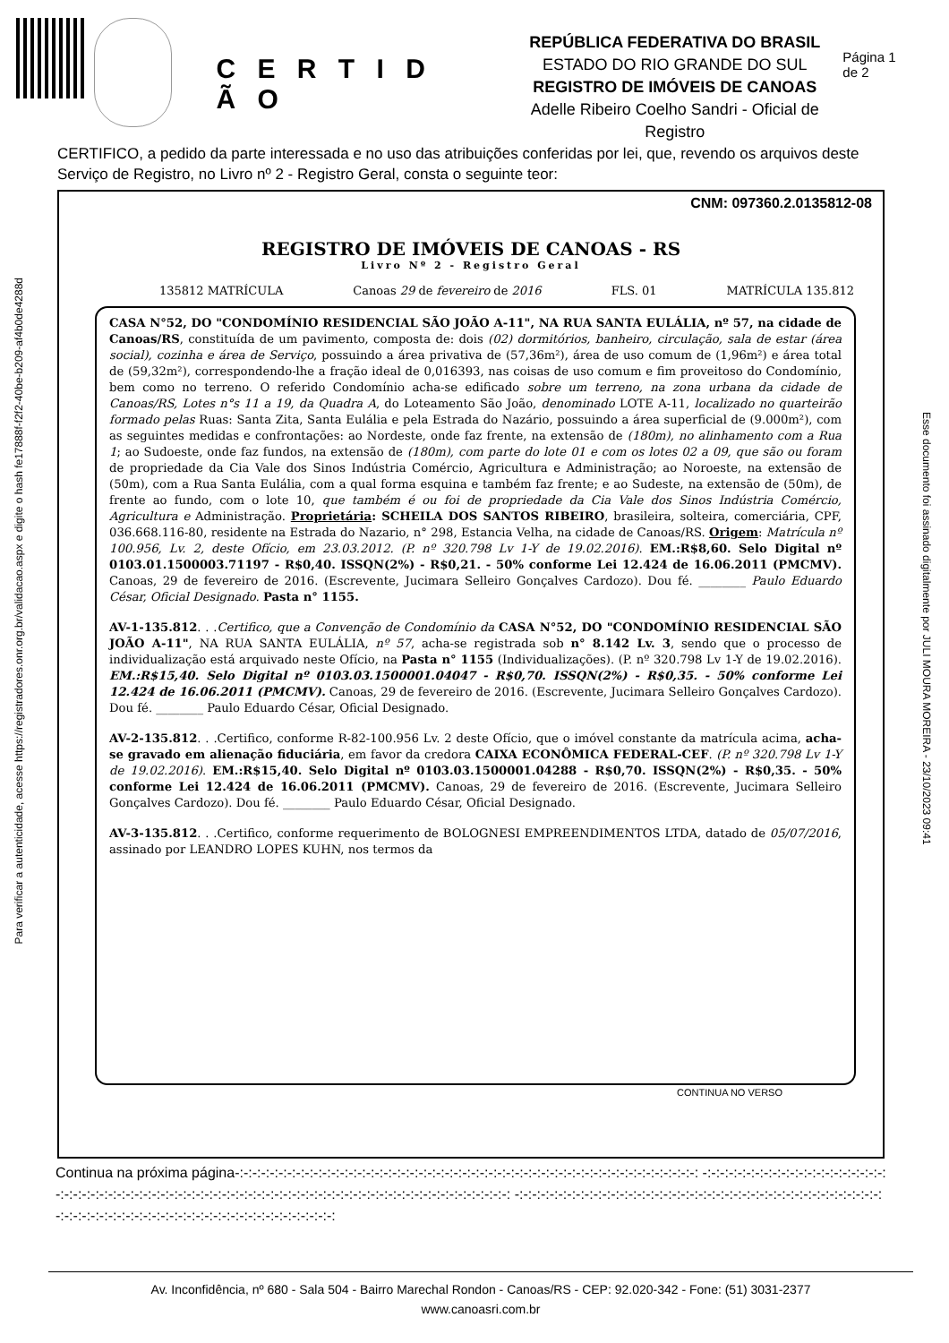Para verificar a autenticidade, acesse https://registradores.onr.org.br/validacao.aspx e digite o hash fe17888f-f2f2-40be-b209-af4b0de4288d
Esse documento foi assinado digitalmente por JULI MOURA MOREIRA - 23/10/2023 09:41
C E R T I D Ã O
REPÚBLICA FEDERATIVA DO BRASIL
ESTADO DO RIO GRANDE DO SUL
REGISTRO DE IMÓVEIS DE CANOAS
Adelle Ribeiro Coelho Sandri - Oficial de Registro
Página 1 de 2
CERTIFICO, a pedido da parte interessada e no uso das atribuições conferidas por lei, que, revendo os arquivos deste Serviço de Registro, no Livro nº 2 - Registro Geral, consta o seguinte teor:
CNM: 097360.2.0135812-08
REGISTRO DE IMÓVEIS DE CANOAS - RS
Livro Nº 2 - Registro Geral
135812 MATRÍCULA Canoas 29 de fevereiro de 2016 FLS. 01 MATRÍCULA 135.812
CASA N°52, DO "CONDOMÍNIO RESIDENCIAL SÃO JOÃO A-11", NA RUA SANTA EULÁLIA, nº 57, na cidade de Canoas/RS, constituída de um pavimento, composta de: dois (02) dormitórios, banheiro, circulação, sala de estar (área social), cozinha e área de Serviço, possuindo a área privativa de (57,36m²), área de uso comum de (1,96m²) e área total de (59,32m²), correspondendo-lhe a fração ideal de 0,016393, nas coisas de uso comum e fim proveitoso do Condomínio, bem como no terreno. O referido Condomínio acha-se edificado sobre um terreno, na zona urbana da cidade de Canoas/RS, Lotes n°s 11 a 19, da Quadra A, do Loteamento São João, denominado LOTE A-11, localizado no quarteirão formado pelas Ruas: Santa Zita, Santa Eulália e pela Estrada do Nazário, possuindo a área superficial de (9.000m²), com as seguintes medidas e confrontações: ao Nordeste, onde faz frente, na extensão de (180m), no alinhamento com a Rua 1; ao Sudoeste, onde faz fundos, na extensão de (180m), com parte do lote 01 e com os lotes 02 a 09, que são ou foram de propriedade da Cia Vale dos Sinos Indústria Comércio, Agricultura e Administração; ao Noroeste, na extensão de (50m), com a Rua Santa Eulália, com a qual forma esquina e também faz frente; e ao Sudeste, na extensão de (50m), de frente ao fundo, com o lote 10, que também é ou foi de propriedade da Cia Vale dos Sinos Indústria Comércio, Agricultura e Administração. Proprietária: SCHEILA DOS SANTOS RIBEIRO, brasileira, solteira, comerciária, CPF, 036.668.116-80, residente na Estrada do Nazario, n° 298, Estancia Velha, na cidade de Canoas/RS. Origem: Matrícula nº 100.956, Lv. 2, deste Ofício, em 23.03.2012. (P. nº 320.798 Lv 1-Y de 19.02.2016). EM.:R$8,60. Selo Digital nº 0103.01.1500003.71197 - R$0,40. ISSQN(2%) - R$0,21. - 50% conforme Lei 12.424 de 16.06.2011 (PMCMV). Canoas, 29 de fevereiro de 2016. (Escrevente, Jucimara Selleiro Gonçalves Cardozo). Dou fé. ________ Paulo Eduardo César, Oficial Designado. Pasta n° 1155.
AV-1-135.812. . .Certifico, que a Convenção de Condomínio da CASA N°52, DO "CONDOMÍNIO RESIDENCIAL SÃO JOÃO A-11", NA RUA SANTA EULÁLIA, nº 57, acha-se registrada sob n° 8.142 Lv. 3, sendo que o processo de individualização está arquivado neste Ofício, na Pasta n° 1155 (Individualizações). (P. nº 320.798 Lv 1-Y de 19.02.2016). EM.:R$15,40. Selo Digital nº 0103.03.1500001.04047 - R$0,70. ISSQN(2%) - R$0,35. - 50% conforme Lei 12.424 de 16.06.2011 (PMCMV). Canoas, 29 de fevereiro de 2016. (Escrevente, Jucimara Selleiro Gonçalves Cardozo). Dou fé. ________ Paulo Eduardo César, Oficial Designado.
AV-2-135.812. . .Certifico, conforme R-82-100.956 Lv. 2 deste Ofício, que o imóvel constante da matrícula acima, acha-se gravado em alienação fiduciária, em favor da credora CAIXA ECONÔMICA FEDERAL-CEF. (P. nº 320.798 Lv 1-Y de 19.02.2016). EM.:R$15,40. Selo Digital nº 0103.03.1500001.04288 - R$0,70. ISSQN(2%) - R$0,35. - 50% conforme Lei 12.424 de 16.06.2011 (PMCMV). Canoas, 29 de fevereiro de 2016. (Escrevente, Jucimara Selleiro Gonçalves Cardozo). Dou fé. ________ Paulo Eduardo César, Oficial Designado.
AV-3-135.812. . .Certifico, conforme requerimento de BOLOGNESI EMPREENDIMENTOS LTDA, datado de 05/07/2016, assinado por LEANDRO LOPES KUHN, nos termos da
CONTINUA NO VERSO
Continua na próxima página-:-:-:-:-:-:-:-:-:-:-:-:-:-:-:-:-:-:-:-:-:-:-:-:-:-:-:-:-:-:-:-:-:-:-:-:-:-:-:-:-:-:-:-:-:-:-:-:-:-:-:-:-: -:-:-:-:-:-:-:-:-:-:-:-:-:-:-:-:-:-:-:-:-:-:-:-:-:-:-:-:-:-:-:-:-:-:-:-:-:-:-:-:-:-:-:-:-:-:-:-:-:-:-:-:-:-:-:-:-:-:-:-:-:-:-:-:-:-:-:-:-:-:-:-:-: -:-:-:-:-:-:-:-:-:-:-:-:-:-:-:-:-:-:-:-:-:-:-:-:-:-:-:-:-:-:-:-:-:-:-:-:-:-:-:-:-:-:-:-:-:-:-:-:-:-:-:-:-:-:-:-:-:-:-:-:-:-:-:-:-:-:-:-:-:-:-:-:-:-:
Av. Inconfidência, nº 680 - Sala 504 - Bairro Marechal Rondon - Canoas/RS - CEP: 92.020-342 - Fone: (51) 3031-2377
www.canoasri.com.br